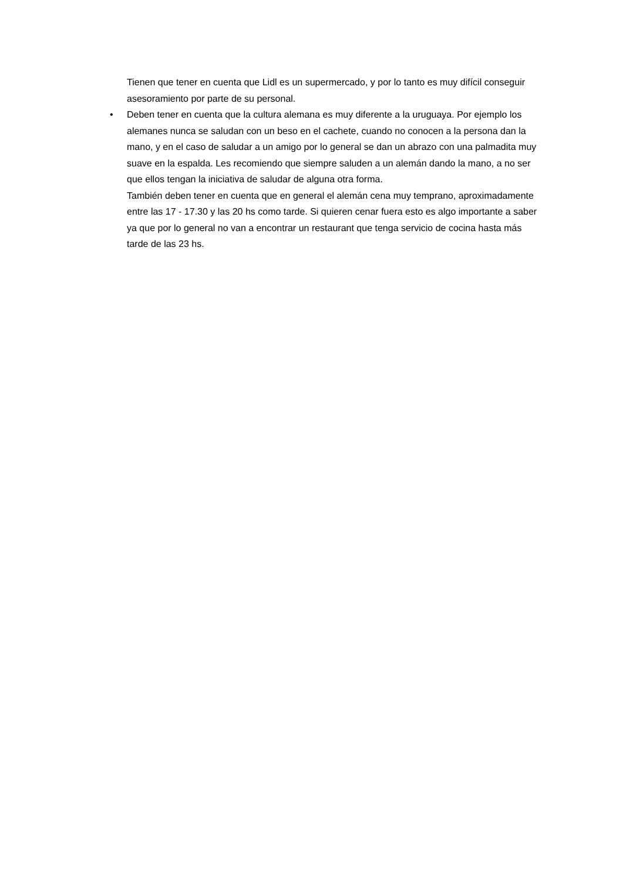Tienen que tener en cuenta que Lidl es un supermercado, y por lo tanto es muy difícil conseguir asesoramiento por parte de su personal.
•
Deben tener en cuenta que la cultura alemana es muy diferente a la uruguaya. Por ejemplo los alemanes nunca se saludan con un beso en el cachete, cuando no conocen a la persona dan la mano, y en el caso de saludar a un amigo por lo general se dan un abrazo con una palmadita muy suave en la espalda. Les recomiendo que siempre saluden a un alemán dando la mano, a no ser que ellos tengan la iniciativa de saludar de alguna otra forma.
También deben tener en cuenta que en general el alemán cena muy temprano, aproximadamente entre las 17 - 17.30 y las 20 hs como tarde. Si quieren cenar fuera esto es algo importante a saber ya que por lo general no van a encontrar un restaurant que tenga servicio de cocina hasta más tarde de las 23 hs.